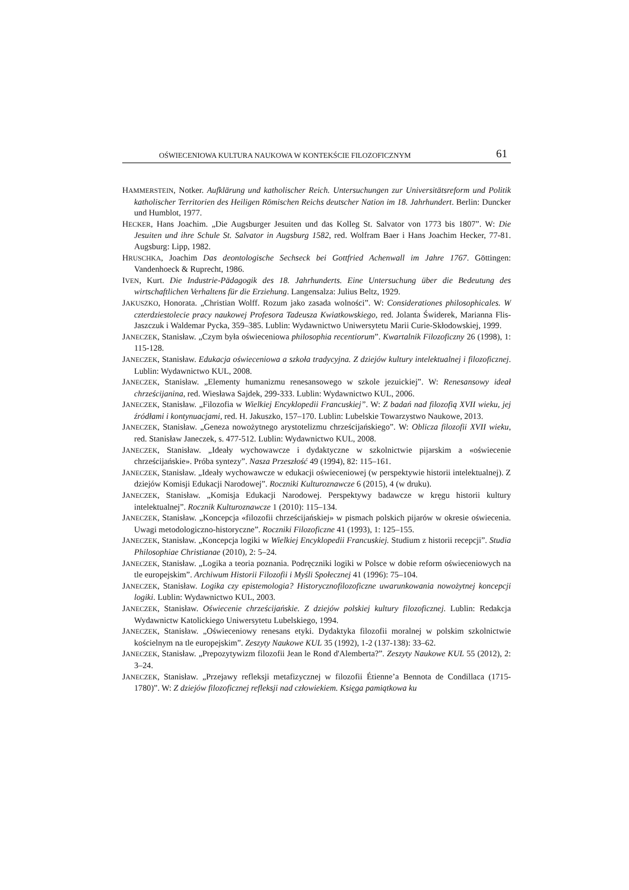OŚWIECENIOWA KULTURA NAUKOWA W KONTEKŚCIE FILOZOFICZNYM 61
HAMMERSTEIN, Notker. Aufklärung und katholischer Reich. Untersuchungen zur Universitätsreform und Politik katholischer Territorien des Heiligen Römischen Reichs deutscher Nation im 18. Jahrhundert. Berlin: Duncker und Humblot, 1977.
HECKER, Hans Joachim. „Die Augsburger Jesuiten und das Kolleg St. Salvator von 1773 bis 1807”. W: Die Jesuiten und ihre Schule St. Salvator in Augsburg 1582, red. Wolfram Baer i Hans Joachim Hecker, 77-81. Augsburg: Lipp, 1982.
HRUSCHKA, Joachim Das deontologische Sechseck bei Gottfried Achenwall im Jahre 1767. Göttingen: Vandenhoeck & Ruprecht, 1986.
IVEN, Kurt. Die Industrie-Pädagogik des 18. Jahrhunderts. Eine Untersuchung über die Bedeutung des wirtschaftlichen Verhaltens für die Erziehung. Langensalza: Julius Beltz, 1929.
JAKUSZKO, Honorata. „Christian Wolff. Rozum jako zasada wolności”. W: Considerationes philosophicales. W czterdziestolecie pracy naukowej Profesora Tadeusza Kwiatkowskiego, red. Jolanta Świderek, Marianna Flis-Jaszczuk i Waldemar Pycka, 359–385. Lublin: Wydawnictwo Uniwersytetu Marii Curie-Skłodowskiej, 1999.
JANECZEK, Stanisław. „Czym była oświeceniowa philosophia recentiorum”. Kwartalnik Filozoficzny 26 (1998), 1: 115-128.
JANECZEK, Stanisław. Edukacja oświeceniowa a szkoła tradycyjna. Z dziejów kultury intelektualnej i filozoficznej. Lublin: Wydawnictwo KUL, 2008.
JANECZEK, Stanisław. „Elementy humanizmu renesansowego w szkole jezuickiej”. W: Renesansowy ideał chrześcijanina, red. Wiesława Sajdek, 299-333. Lublin: Wydawnictwo KUL, 2006.
JANECZEK, Stanisław. „Filozofia w Wielkiej Encyklopedii Francuskiej”. W: Z badań nad filozofią XVII wieku, jej źródłami i kontynuacjami, red. H. Jakuszko, 157–170. Lublin: Lubelskie Towarzystwo Naukowe, 2013.
JANECZEK, Stanisław. „Geneza nowożytnego arystotelizmu chrześcijańskiego”. W: Oblicza filozofii XVII wieku, red. Stanisław Janeczek, s. 477-512. Lublin: Wydawnictwo KUL, 2008.
JANECZEK, Stanisław. „Ideały wychowawcze i dydaktyczne w szkolnictwie pijarskim a «oświecenie chrześcijańskie». Próba syntezy”. Nasza Przeszłość 49 (1994), 82: 115–161.
JANECZEK, Stanisław. „Ideały wychowawcze w edukacji oświeceniowej (w perspektywie historii intelektualnej). Z dziejów Komisji Edukacji Narodowej”. Roczniki Kulturoznawcze 6 (2015), 4 (w druku).
JANECZEK, Stanisław. „Komisja Edukacji Narodowej. Perspektywy badawcze w kręgu historii kultury intelektualnej”. Rocznik Kulturoznawcze 1 (2010): 115–134.
JANECZEK, Stanisław. „Koncepcja «filozofii chrześcijańskiej» w pismach polskich pijarów w okresie oświecenia. Uwagi metodologiczno-historyczne”. Roczniki Filozoficzne 41 (1993), 1: 125–155.
JANECZEK, Stanisław. „Koncepcja logiki w Wielkiej Encyklopedii Francuskiej. Studium z historii recepcji”. Studia Philosophiae Christianae (2010), 2: 5–24.
JANECZEK, Stanisław. „Logika a teoria poznania. Podręczniki logiki w Polsce w dobie reform oświeceniowych na tle europejskim”. Archiwum Historii Filozofii i Myśli Społecznej 41 (1996): 75–104.
JANECZEK, Stanisław. Logika czy epistemologia? Historycznofilozoficzne uwarunkowania nowożytnej koncepcji logiki. Lublin: Wydawnictwo KUL, 2003.
JANECZEK, Stanisław. Oświecenie chrześcijańskie. Z dziejów polskiej kultury filozoficznej. Lublin: Redakcja Wydawnictw Katolickiego Uniwersytetu Lubelskiego, 1994.
JANECZEK, Stanisław. „Oświeceniowy renesans etyki. Dydaktyka filozofii moralnej w polskim szkolnictwie kościelnym na tle europejskim”. Zeszyty Naukowe KUL 35 (1992), 1-2 (137-138): 33–62.
JANECZEK, Stanisław. „Prepozytywizm filozofii Jean le Rond d'Alemberta?”. Zeszyty Naukowe KUL 55 (2012), 2: 3–24.
JANECZEK, Stanisław. „Przejawy refleksji metafizycznej w filozofii Étienne’a Bennota de Condillaca (1715-1780)”. W: Z dziejów filozoficznej refleksji nad człowiekiem. Księga pamiątkowa ku